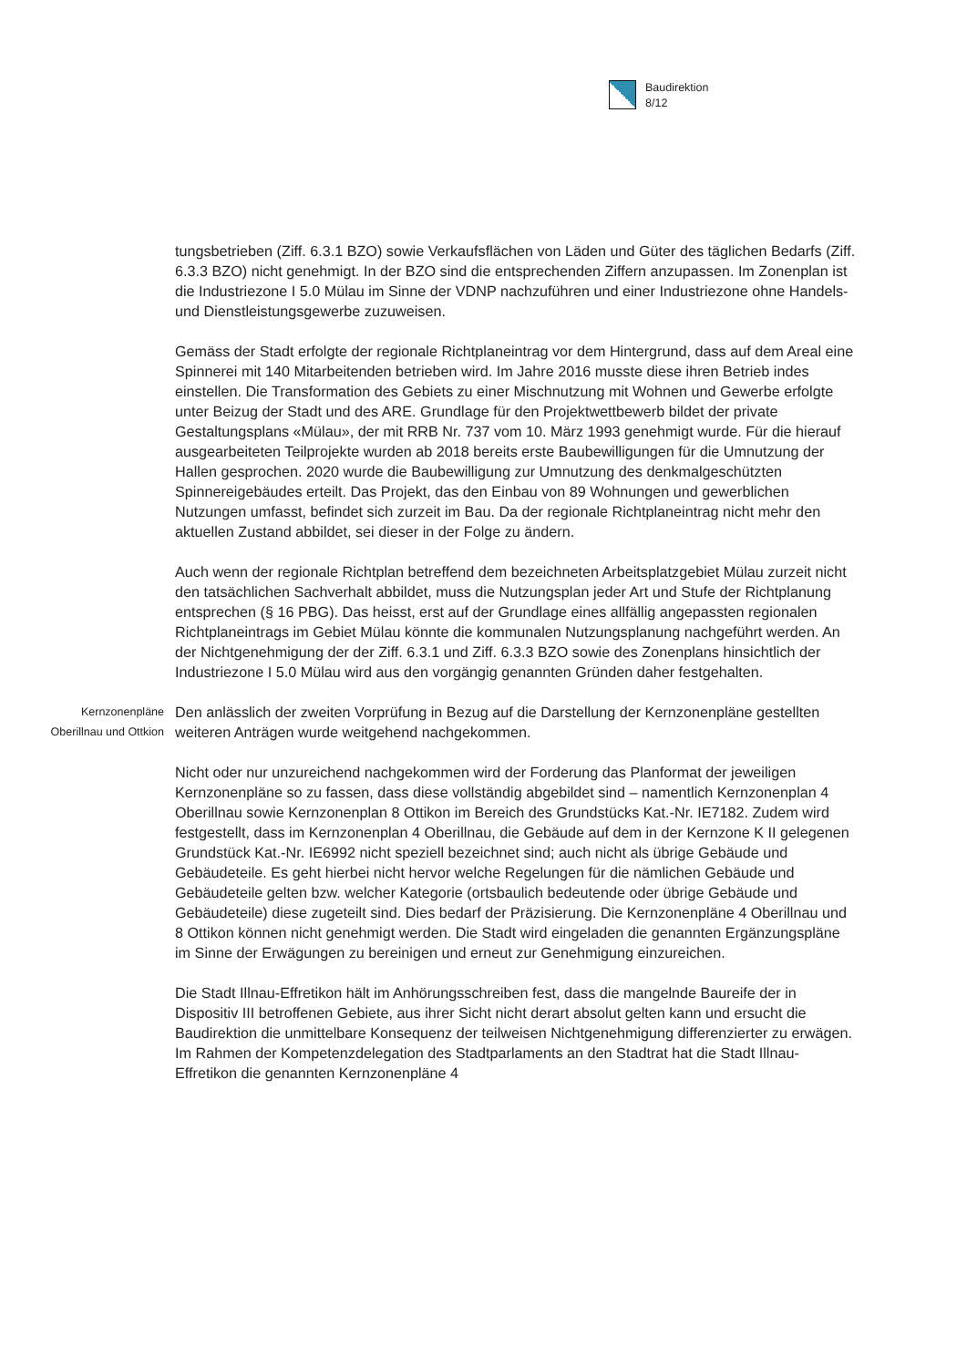Baudirektion
8/12
tungsbetrieben (Ziff. 6.3.1 BZO) sowie Verkaufsflächen von Läden und Güter des täglichen Bedarfs (Ziff. 6.3.3 BZO) nicht genehmigt. In der BZO sind die entsprechenden Ziffern anzupassen. Im Zonenplan ist die Industriezone I 5.0 Mülau im Sinne der VDNP nachzuführen und einer Industriezone ohne Handels- und Dienstleistungsgewerbe zuzuweisen.
Gemäss der Stadt erfolgte der regionale Richtplaneintrag vor dem Hintergrund, dass auf dem Areal eine Spinnerei mit 140 Mitarbeitenden betrieben wird. Im Jahre 2016 musste diese ihren Betrieb indes einstellen. Die Transformation des Gebiets zu einer Mischnutzung mit Wohnen und Gewerbe erfolgte unter Beizug der Stadt und des ARE. Grundlage für den Projektwettbewerb bildet der private Gestaltungsplans «Mülau», der mit RRB Nr. 737 vom 10. März 1993 genehmigt wurde. Für die hierauf ausgearbeiteten Teilprojekte wurden ab 2018 bereits erste Baubewilligungen für die Umnutzung der Hallen gesprochen. 2020 wurde die Baubewilligung zur Umnutzung des denkmalgeschützten Spinnereigebäudes erteilt. Das Projekt, das den Einbau von 89 Wohnungen und gewerblichen Nutzungen umfasst, befindet sich zurzeit im Bau. Da der regionale Richtplaneintrag nicht mehr den aktuellen Zustand abbildet, sei dieser in der Folge zu ändern.
Auch wenn der regionale Richtplan betreffend dem bezeichneten Arbeitsplatzgebiet Mülau zurzeit nicht den tatsächlichen Sachverhalt abbildet, muss die Nutzungsplan jeder Art und Stufe der Richtplanung entsprechen (§ 16 PBG). Das heisst, erst auf der Grundlage eines allfällig angepassten regionalen Richtplaneintrags im Gebiet Mülau könnte die kommunalen Nutzungsplanung nachgeführt werden. An der Nichtgenehmigung der der Ziff. 6.3.1 und Ziff. 6.3.3 BZO sowie des Zonenplans hinsichtlich der Industriezone I 5.0 Mülau wird aus den vorgängig genannten Gründen daher festgehalten.
Kernzonenpläne
Oberillnau und Ottkion
Den anlässlich der zweiten Vorprüfung in Bezug auf die Darstellung der Kernzonenpläne gestellten weiteren Anträgen wurde weitgehend nachgekommen.
Nicht oder nur unzureichend nachgekommen wird der Forderung das Planformat der jeweiligen Kernzonenpläne so zu fassen, dass diese vollständig abgebildet sind – namentlich Kernzonenplan 4 Oberillnau sowie Kernzonenplan 8 Ottikon im Bereich des Grundstücks Kat.-Nr. IE7182. Zudem wird festgestellt, dass im Kernzonenplan 4 Oberillnau, die Gebäude auf dem in der Kernzone K II gelegenen Grundstück Kat.-Nr. IE6992 nicht speziell bezeichnet sind; auch nicht als übrige Gebäude und Gebäudeteile. Es geht hierbei nicht hervor welche Regelungen für die nämlichen Gebäude und Gebäudeteile gelten bzw. welcher Kategorie (ortsbaulich bedeutende oder übrige Gebäude und Gebäudeteile) diese zugeteilt sind. Dies bedarf der Präzisierung. Die Kernzonenpläne 4 Oberillnau und 8 Ottikon können nicht genehmigt werden. Die Stadt wird eingeladen die genannten Ergänzungspläne im Sinne der Erwägungen zu bereinigen und erneut zur Genehmigung einzureichen.
Die Stadt Illnau-Effretikon hält im Anhörungsschreiben fest, dass die mangelnde Baureife der in Dispositiv III betroffenen Gebiete, aus ihrer Sicht nicht derart absolut gelten kann und ersucht die Baudirektion die unmittelbare Konsequenz der teilweisen Nichtgenehmigung differenzierter zu erwägen. Im Rahmen der Kompetenzdelegation des Stadtparlaments an den Stadtrat hat die Stadt Illnau-Effretikon die genannten Kernzonenpläne 4